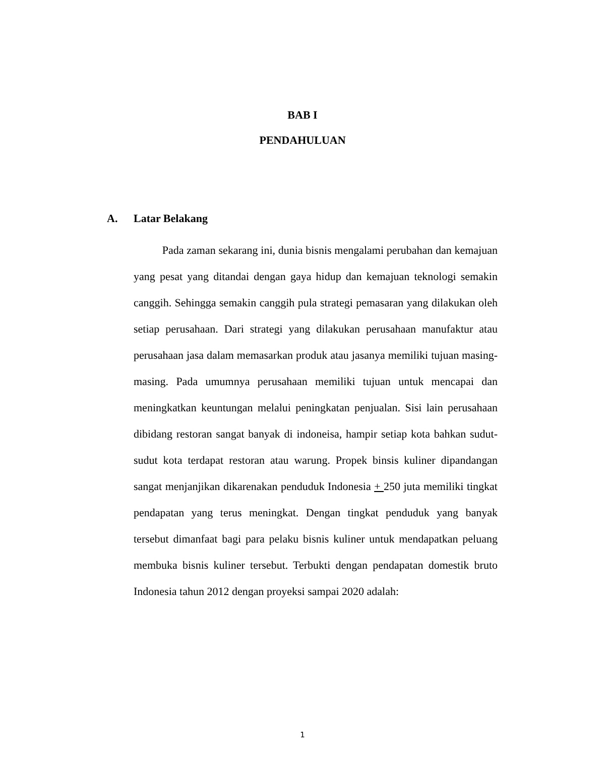BAB I
PENDAHULUAN
A. Latar Belakang
Pada zaman sekarang ini, dunia bisnis mengalami perubahan dan kemajuan yang pesat yang ditandai dengan gaya hidup dan kemajuan teknologi semakin canggih. Sehingga semakin canggih pula strategi pemasaran yang dilakukan oleh setiap perusahaan. Dari strategi yang dilakukan perusahaan manufaktur atau perusahaan jasa dalam memasarkan produk atau jasanya memiliki tujuan masing-masing. Pada umumnya perusahaan memiliki tujuan untuk mencapai dan meningkatkan keuntungan melalui peningkatan penjualan. Sisi lain perusahaan dibidang restoran sangat banyak di indoneisa, hampir setiap kota bahkan sudut-sudut kota terdapat restoran atau warung. Propek binsis kuliner dipandangan sangat menjanjikan dikarenakan penduduk Indonesia + 250 juta memiliki tingkat pendapatan yang terus meningkat. Dengan tingkat penduduk yang banyak tersebut dimanfaat bagi para pelaku bisnis kuliner untuk mendapatkan peluang membuka bisnis kuliner tersebut. Terbukti dengan pendapatan domestik bruto Indonesia tahun 2012 dengan proyeksi sampai 2020 adalah:
1